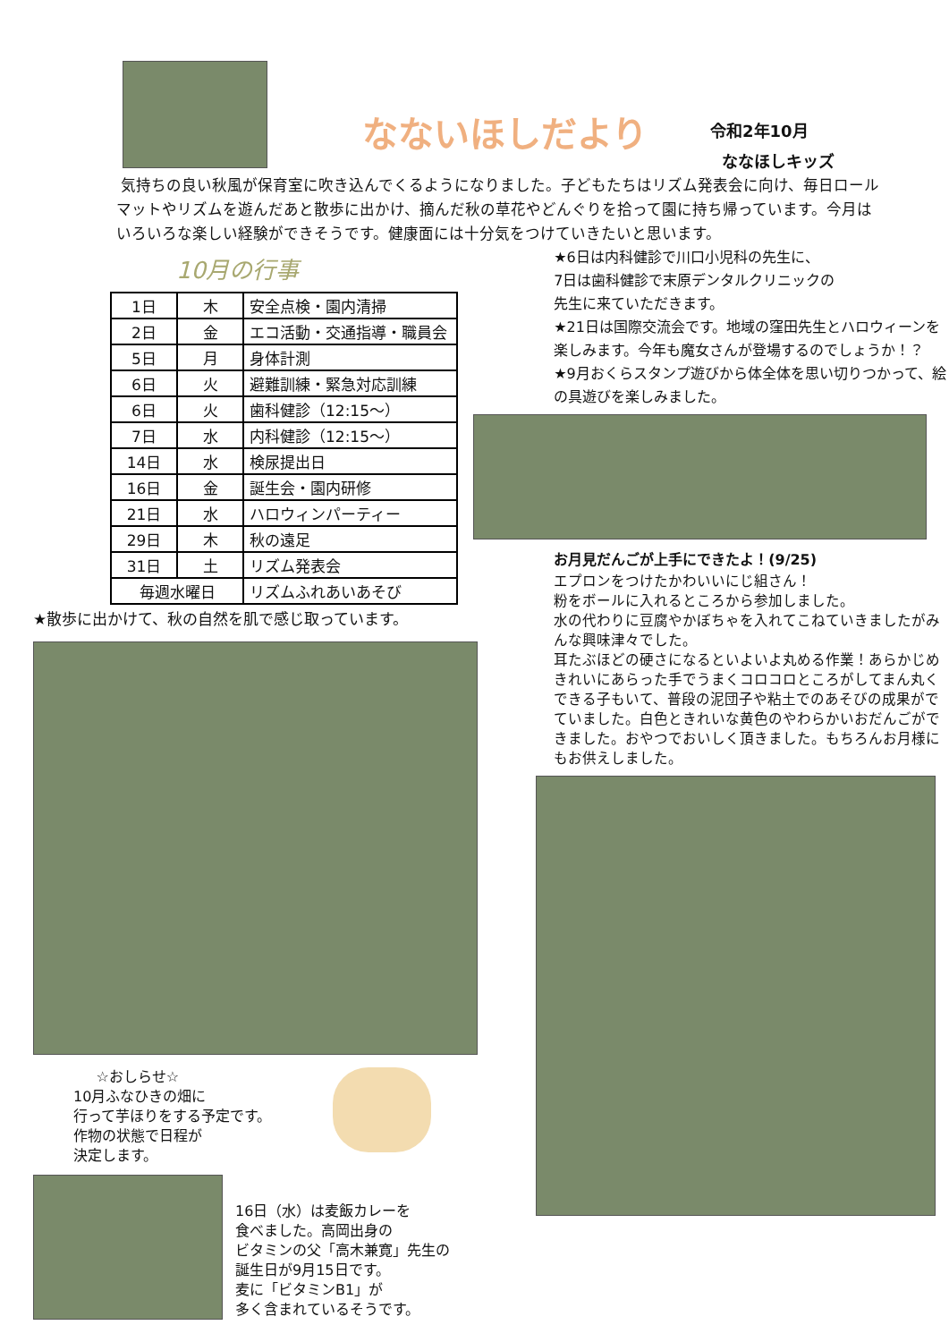なないほしだより
令和2年10月
ななほしキッズ
気持ちの良い秋風が保育室に吹き込んでくるようになりました。子どもたちはリズム発表会に向け、毎日ロールマットやリズムを遊んだあと散歩に出かけ、摘んだ秋の草花やどんぐりを拾って園に持ち帰っています。今月はいろいろな楽しい経験ができそうです。健康面には十分気をつけていきたいと思います。
10月の行事
| 1日 | 木 | 安全点検・園内清掃 |
| 2日 | 金 | エコ活動・交通指導・職員会 |
| 5日 | 月 | 身体計測 |
| 6日 | 火 | 避難訓練・緊急対応訓練 |
| 6日 | 火 | 歯科健診（12:15～） |
| 7日 | 水 | 内科健診（12:15～） |
| 14日 | 水 | 検尿提出日 |
| 16日 | 金 | 誕生会・園内研修 |
| 21日 | 水 | ハロウィンパーティー |
| 29日 | 木 | 秋の遠足 |
| 31日 | 土 | リズム発表会 |
| 毎週水曜日 | | リズムふれあいあそび |
★散歩に出かけて、秋の自然を肌で感じ取っています。
☆おしらせ☆
10月ふなひきの畑に
行って芋ほりをする予定です。
作物の状態で日程が
決定します。
16日（水）は麦飯カレーを
食べました。高岡出身の
ビタミンの父「高木兼寛」先生の
誕生日が9月15日です。
麦に「ビタミンB1」が
多く含まれているそうです。
★6日は内科健診で川口小児科の先生に、
7日は歯科健診で末原デンタルクリニックの
先生に来ていただきます。
★21日は国際交流会です。地域の窪田先生とハロウィーンを楽しみます。今年も魔女さんが登場するのでしょうか！？
★9月おくらスタンプ遊びから体全体を思い切りつかって、絵の具遊びを楽しみました。
お月見だんごが上手にできたよ！(9/25)
エプロンをつけたかわいいにじ組さん！
粉をボールに入れるところから参加しました。
水の代わりに豆腐やかぼちゃを入れてこねていきましたがみんな興味津々でした。
耳たぶほどの硬さになるといよいよ丸める作業！あらかじめきれいにあらった手でうまくコロコロところがしてまん丸くできる子もいて、普段の泥団子や粘土でのあそびの成果がでていました。白色ときれいな黄色のやわらかいおだんごができました。おやつでおいしく頂きました。もちろんお月様にもお供えしました。